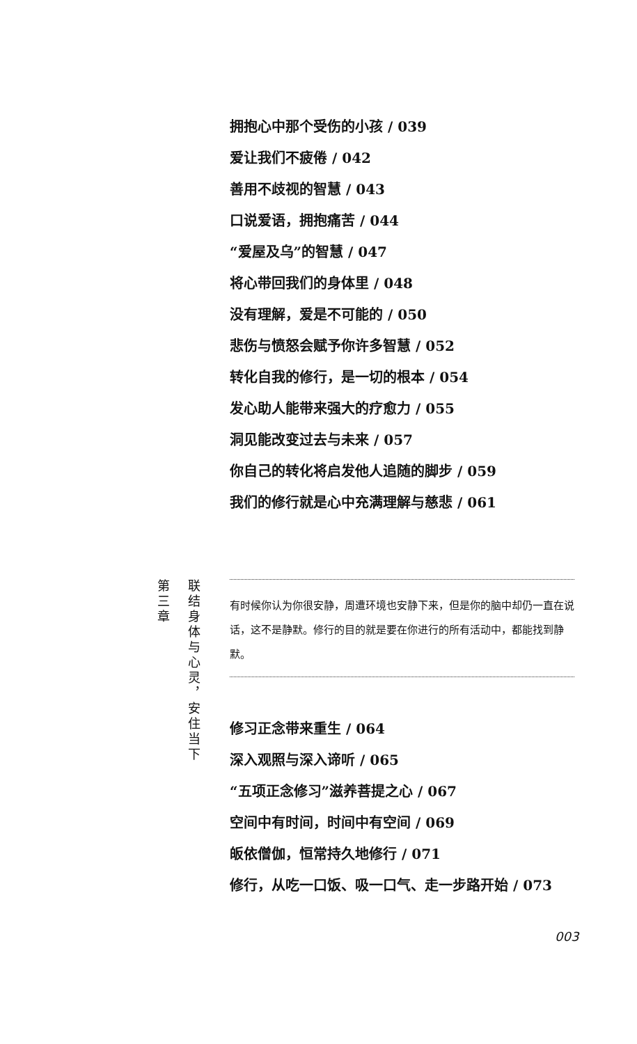拥抱心中那个受伤的小孩 / 039
爱让我们不疲倦 / 042
善用不歧视的智慧 / 043
口说爱语，拥抱痛苦 / 044
“爱屋及乌”的智慧 / 047
将心带回我们的身体里 / 048
没有理解，爱是不可能的 / 050
悲伤与愤怒会赋予你许多智慧 / 052
转化自我的修行，是一切的根本 / 054
发心助人能带来强大的疗愈力 / 055
洞见能改变过去与未来 / 057
你自己的转化将启发他人追随的脚步 / 059
我们的修行就是心中充满理解与慈悲 / 061
第三章
联结身体与心灵，安住当下
有时候你认为你很安静，周遭环境也安静下来，但是你的脑中却仍一直在说话，这不是静默。修行的目的就是要在你进行的所有活动中，都能找到静默。
修习正念带来重生 / 064
深入观照与深入谛听 / 065
“五项正念修习”滋养菩提之心 / 067
空间中有时间，时间中有空间 / 069
皈依僧伽，恒常持久地修行 / 071
修行，从吃一口饭、吸一口气、走一步路开始 / 073
003